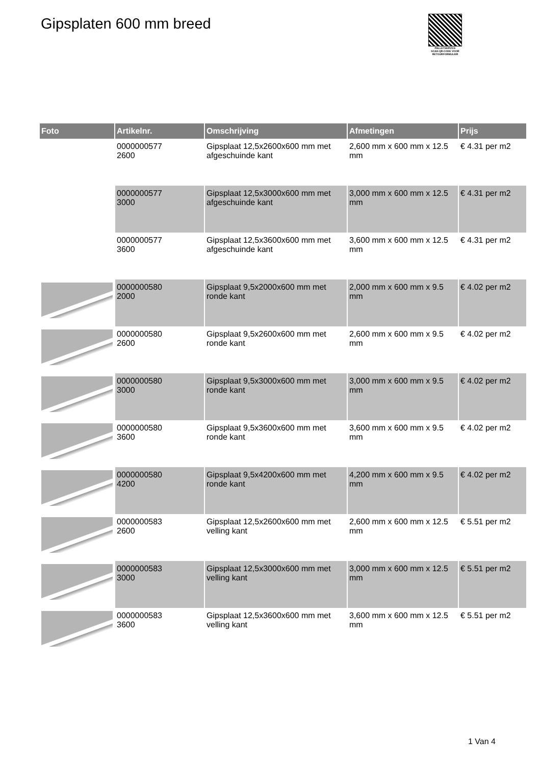Gipsplaten 600 mm breed
PALLETSERVICE
SCAN QR-CODE VOOR RETOURFORMULIER
| Foto | Artikelnr. | Omschrijving | Afmetingen | Prijs |
| --- | --- | --- | --- | --- |
| | 0000000577 2600 | Gipsplaat 12,5x2600x600 mm met afgeschuinde kant | 2,600 mm x 600 mm x 12.5 mm | € 4.31 per m2 |
| | 0000000577 3000 | Gipsplaat 12,5x3000x600 mm met afgeschuinde kant | 3,000 mm x 600 mm x 12.5 mm | € 4.31 per m2 |
| | 0000000577 3600 | Gipsplaat 12,5x3600x600 mm met afgeschuinde kant | 3,600 mm x 600 mm x 12.5 mm | € 4.31 per m2 |
| | 0000000580 2000 | Gipsplaat 9,5x2000x600 mm met ronde kant | 2,000 mm x 600 mm x 9.5 mm | € 4.02 per m2 |
| | 0000000580 2600 | Gipsplaat 9,5x2600x600 mm met ronde kant | 2,600 mm x 600 mm x 9.5 mm | € 4.02 per m2 |
| | 0000000580 3000 | Gipsplaat 9,5x3000x600 mm met ronde kant | 3,000 mm x 600 mm x 9.5 mm | € 4.02 per m2 |
| | 0000000580 3600 | Gipsplaat 9,5x3600x600 mm met ronde kant | 3,600 mm x 600 mm x 9.5 mm | € 4.02 per m2 |
| | 0000000580 4200 | Gipsplaat 9,5x4200x600 mm met ronde kant | 4,200 mm x 600 mm x 9.5 mm | € 4.02 per m2 |
| | 0000000583 2600 | Gipsplaat 12,5x2600x600 mm met velling kant | 2,600 mm x 600 mm x 12.5 mm | € 5.51 per m2 |
| | 0000000583 3000 | Gipsplaat 12,5x3000x600 mm met velling kant | 3,000 mm x 600 mm x 12.5 mm | € 5.51 per m2 |
| | 0000000583 3600 | Gipsplaat 12,5x3600x600 mm met velling kant | 3,600 mm x 600 mm x 12.5 mm | € 5.51 per m2 |
1 Van 4